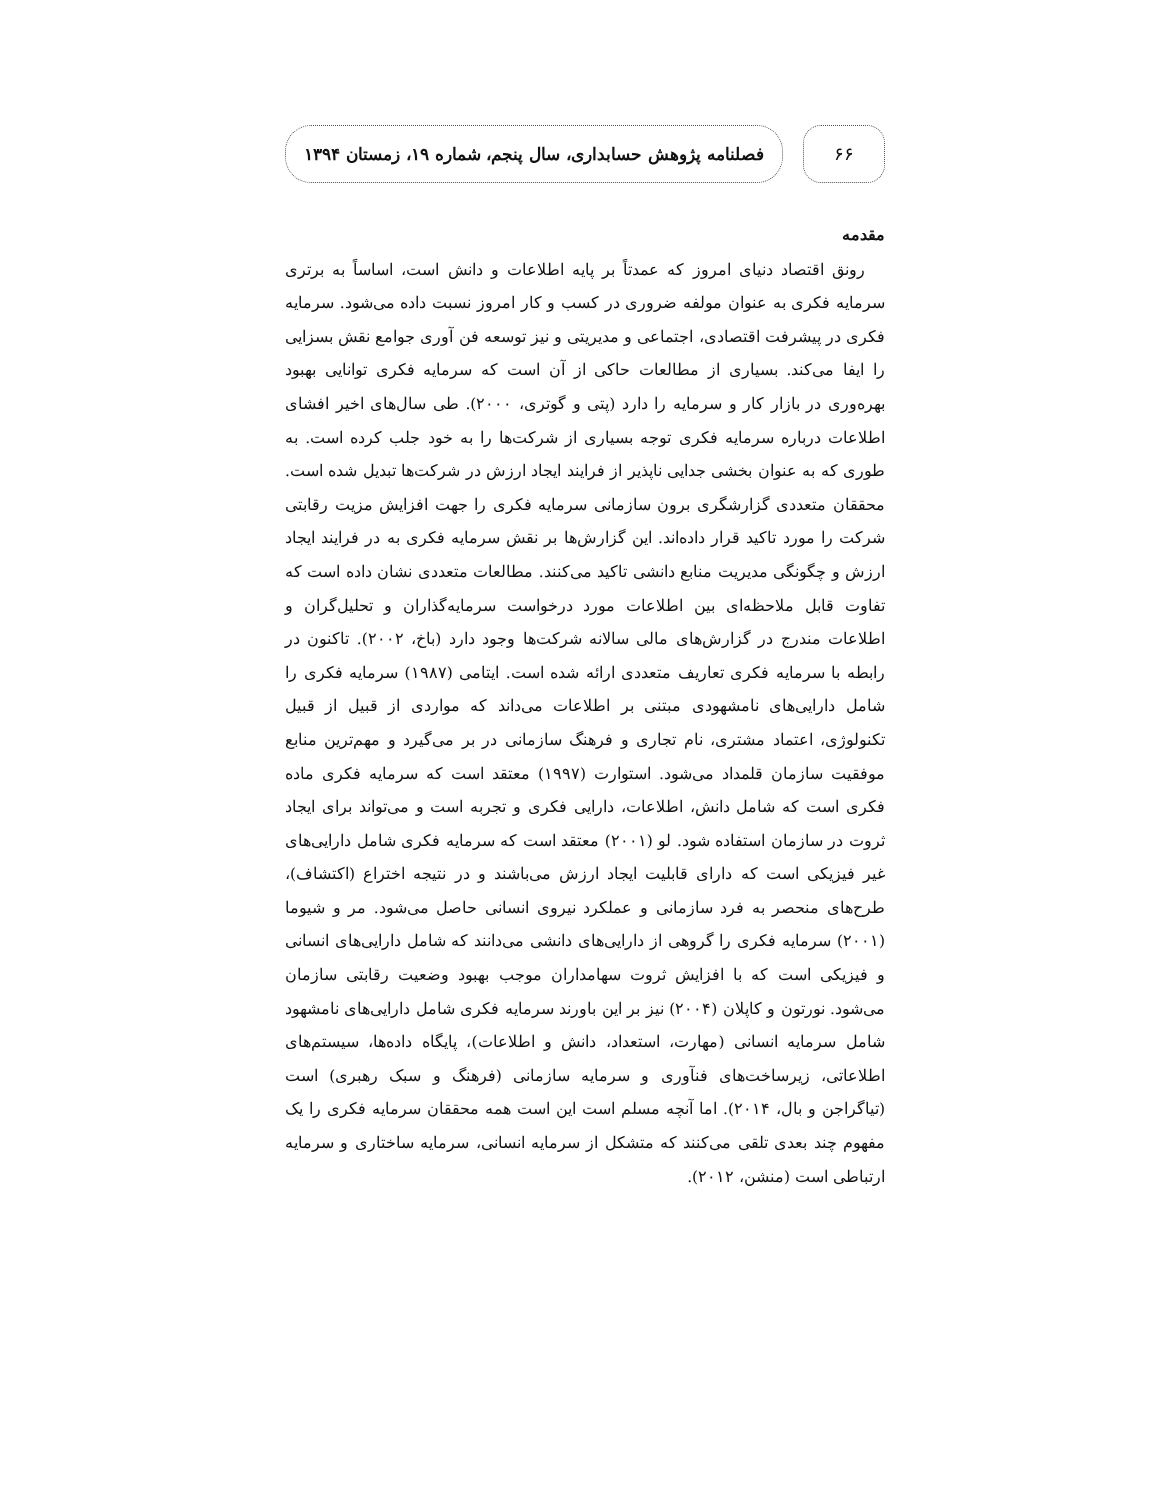۶۶
فصلنامه پژوهش حسابداری، سال پنجم، شماره ۱۹، زمستان ۱۳۹۴
مقدمه
رونق اقتصاد دنیای امروز که عمدتاً بر پایه اطلاعات و دانش است، اساساً به برتری سرمایه فکری به عنوان مولفه ضروری در کسب و کار امروز نسبت داده می‌شود. سرمایه فکری در پیشرفت اقتصادی، اجتماعی و مدیریتی و نیز توسعه فن آوری جوامع نقش بسزایی را ایفا می‌کند. بسیاری از مطالعات حاکی از آن است که سرمایه فکری توانایی بهبود بهره‌وری در بازار کار و سرمایه را دارد (پتی و گوتری، ۲۰۰۰). طی سال‌های اخیر افشای اطلاعات درباره سرمایه فکری توجه بسیاری از شرکت‌ها را به خود جلب کرده است. به طوری که به عنوان بخشی جدایی ناپذیر از فرایند ایجاد ارزش در شرکت‌ها تبدیل شده است. محققان متعددی گزارشگری برون سازمانی سرمایه فکری را جهت افزایش مزیت رقابتی شرکت را مورد تاکید قرار داده‌اند. این گزارش‌ها بر نقش سرمایه فکری به در فرایند ایجاد ارزش و چگونگی مدیریت منابع دانشی تاکید می‌کنند. مطالعات متعددی نشان داده است که تفاوت قابل ملاحظه‌ای بین اطلاعات مورد درخواست سرمایه‌گذاران و تحلیل‌گران و اطلاعات مندرج در گزارش‌های مالی سالانه شرکت‌ها وجود دارد (باخ، ۲۰۰۲). تاکنون در رابطه با سرمایه فکری تعاریف متعددی ارائه شده است. ایتامی (۱۹۸۷) سرمایه فکری را شامل دارایی‌های نامشهودی مبتنی بر اطلاعات می‌داند که مواردی از قبیل از قبیل تکنولوژی، اعتماد مشتری، نام تجاری و فرهنگ سازمانی در بر می‌گیرد و مهم‌ترین منابع موفقیت سازمان قلمداد می‌شود. استوارت (۱۹۹۷) معتقد است که سرمایه فکری ماده فکری است که شامل دانش، اطلاعات، دارایی فکری و تجربه است و می‌تواند برای ایجاد ثروت در سازمان استفاده شود. لو (۲۰۰۱) معتقد است که سرمایه فکری شامل دارایی‌های غیر فیزیکی است که دارای قابلیت ایجاد ارزش می‌باشند و در نتیجه اختراع (اکتشاف)، طرح‌های منحصر به فرد سازمانی و عملکرد نیروی انسانی حاصل می‌شود. مر و شیوما (۲۰۰۱) سرمایه فکری را گروهی از دارایی‌های دانشی می‌دانند که شامل دارایی‌های انسانی و فیزیکی است که با افزایش ثروت سهامداران موجب بهبود وضعیت رقابتی سازمان می‌شود. نورتون و کاپلان (۲۰۰۴) نیز بر این باورند سرمایه فکری شامل دارایی‌های نامشهود شامل سرمایه انسانی (مهارت، استعداد، دانش و اطلاعات)، پایگاه داده‌ها، سیستم‌های اطلاعاتی، زیرساخت‌های فنآوری و سرمایه سازمانی (فرهنگ و سبک رهبری) است (تیاگراجن و بال، ۲۰۱۴). اما آنچه مسلم است این است همه محققان سرمایه فکری را یک مفهوم چند بعدی تلقی می‌کنند که متشکل از سرمایه انسانی، سرمایه ساختاری و سرمایه ارتباطی است (منشن، ۲۰۱۲).